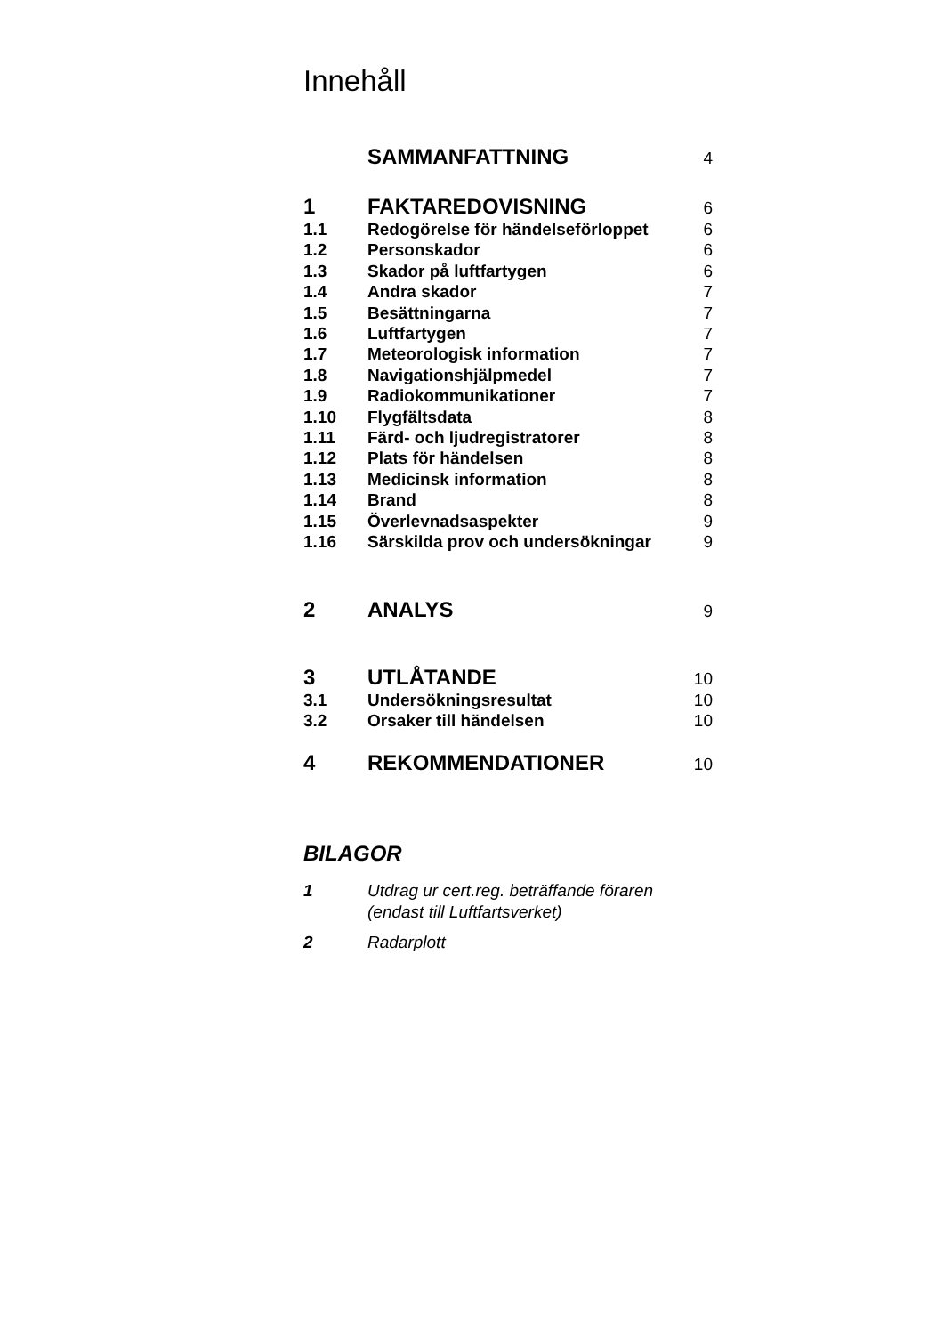Innehåll
SAMMANFATTNING 4
1 FAKTAREDOVISNING 6
1.1 Redogörelse för händelseförloppet 6
1.2 Personskador 6
1.3 Skador på luftfartygen 6
1.4 Andra skador 7
1.5 Besättningarna 7
1.6 Luftfartygen 7
1.7 Meteorologisk information 7
1.8 Navigationshjälpmedel 7
1.9 Radiokommunikationer 7
1.10 Flygfältsdata 8
1.11 Färd- och ljudregistratorer 8
1.12 Plats för händelsen 8
1.13 Medicinsk information 8
1.14 Brand 8
1.15 Överlevnadsaspekter 9
1.16 Särskilda prov och undersökningar 9
2 ANALYS 9
3 UTLÅTANDE 10
3.1 Undersökningsresultat 10
3.2 Orsaker till händelsen 10
4 REKOMMENDATIONER 10
BILAGOR
1 Utdrag ur cert.reg. beträffande föraren
(endast till Luftfartsverket)
2 Radarplott